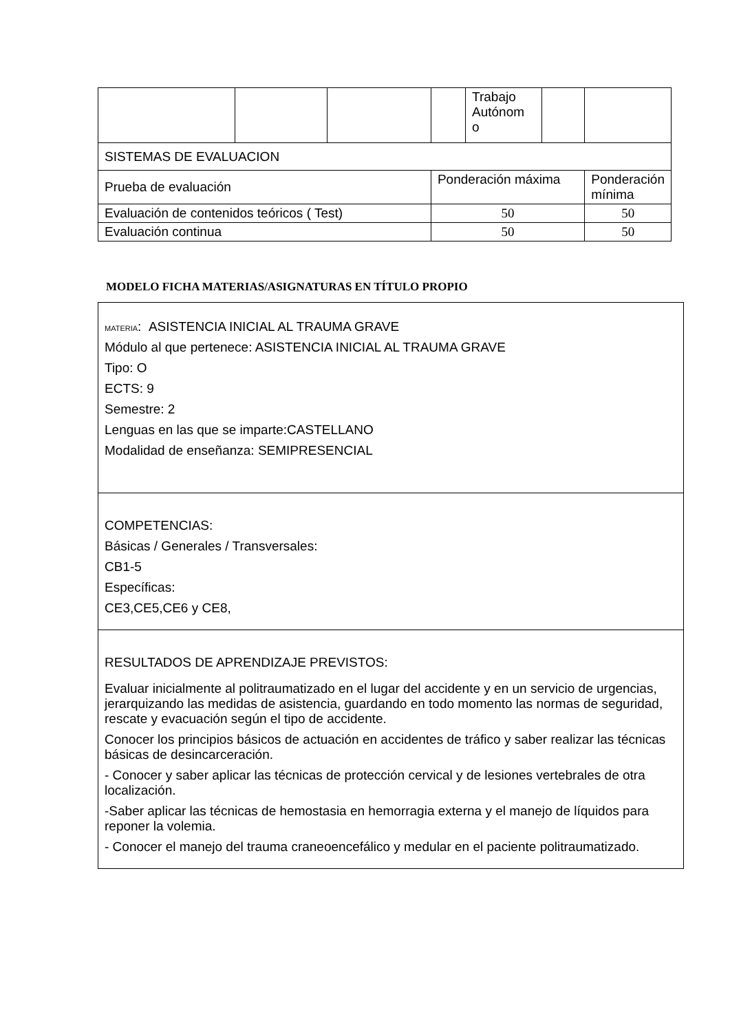| | | | | Trabajo Autónom o | | |
| SISTEMAS DE EVALUACION | | | | | | |
| Prueba de evaluación | | | Ponderación máxima | | | Ponderación mínima |
| Evaluación de contenidos teóricos ( Test) | | | 50 | | | 50 |
| Evaluación continua | | | 50 | | | 50 |
MODELO FICHA MATERIAS/ASIGNATURAS EN TÍTULO PROPIO
MATERIA: ASISTENCIA INICIAL AL TRAUMA GRAVE
Módulo al que pertenece: ASISTENCIA INICIAL AL TRAUMA GRAVE
Tipo: O
ECTS: 9
Semestre: 2
Lenguas en las que se imparte:CASTELLANO
Modalidad de enseñanza: SEMIPRESENCIAL
COMPETENCIAS:
Básicas / Generales / Transversales:
CB1-5
Específicas:
CE3,CE5,CE6 y CE8,
RESULTADOS DE APRENDIZAJE PREVISTOS:
Evaluar inicialmente al politraumatizado en el lugar del accidente y en un servicio de urgencias, jerarquizando las medidas de asistencia, guardando en todo momento las normas de seguridad, rescate y evacuación según el tipo de accidente.
Conocer los principios básicos de actuación en accidentes de tráfico y saber realizar las técnicas básicas de desincarceración.
- Conocer y saber aplicar las técnicas de protección cervical y de lesiones vertebrales de otra localización.
-Saber aplicar las técnicas de hemostasia en hemorragia externa y el manejo de líquidos para reponer la volemia.
- Conocer el manejo del trauma craneoencefálico y medular en el paciente politraumatizado.